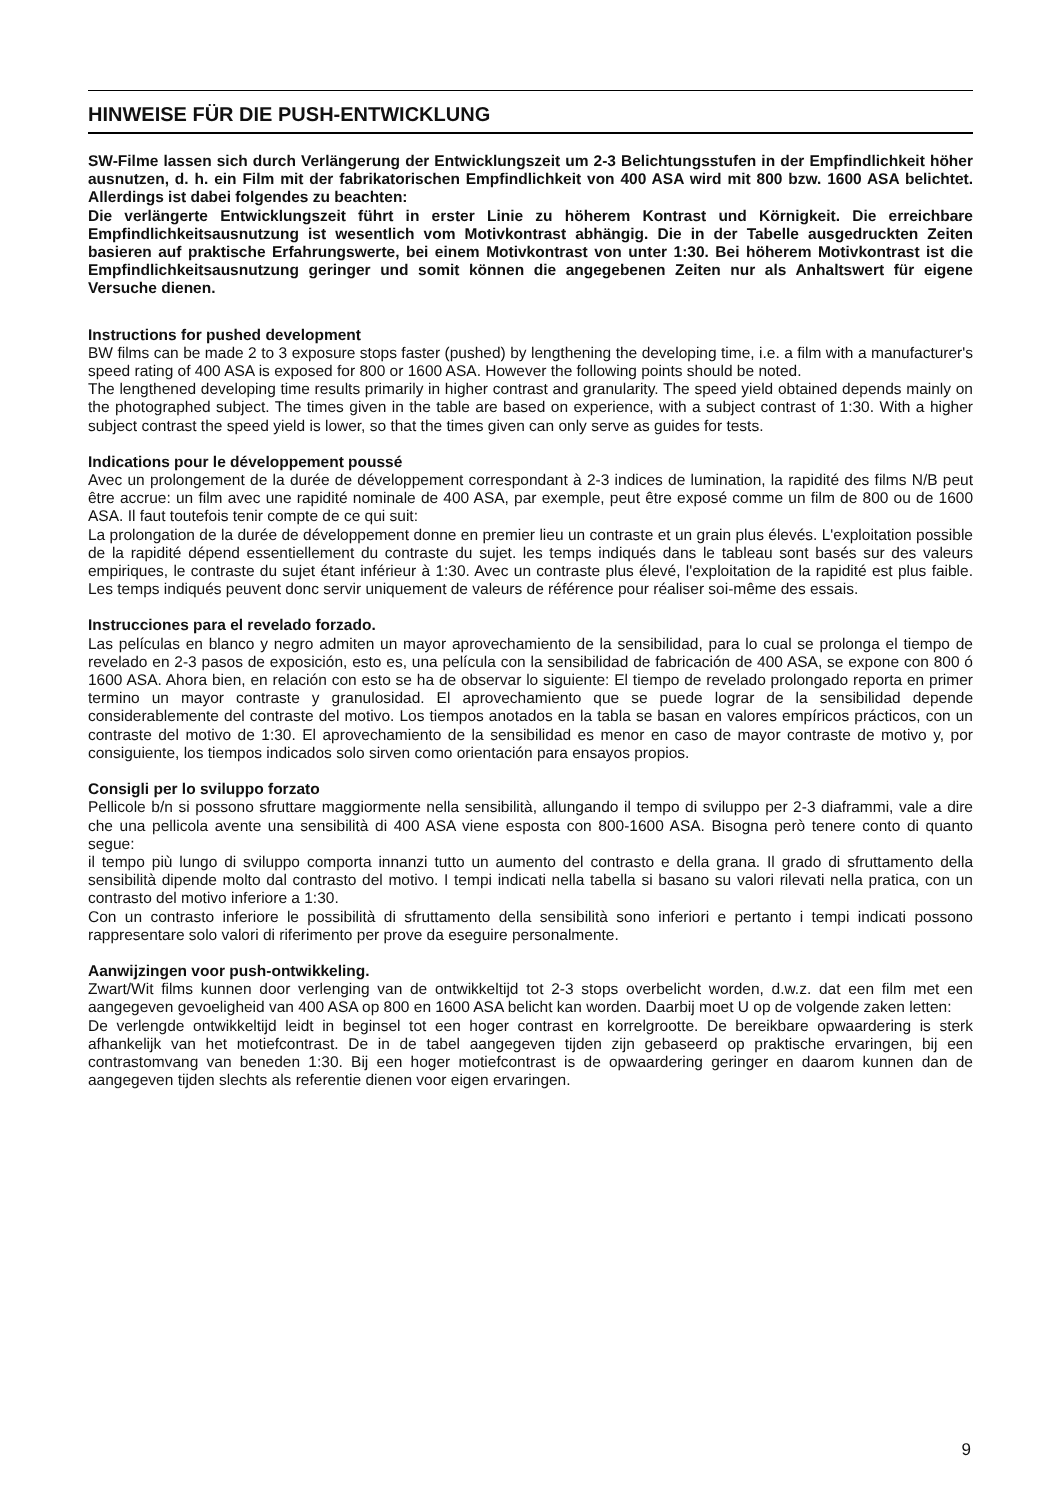HINWEISE FÜR DIE PUSH-ENTWICKLUNG
SW-Filme lassen sich durch Verlängerung der Entwicklungszeit um 2-3 Belichtungsstufen in der Empfindlichkeit höher ausnutzen, d. h. ein Film mit der fabrikatorischen Empfindlichkeit von 400 ASA wird mit 800 bzw. 1600 ASA belichtet. Allerdings ist dabei folgendes zu beachten:
Die verlängerte Entwicklungszeit führt in erster Linie zu höherem Kontrast und Körnigkeit. Die erreichbare Empfindlichkeitsausnutzung ist wesentlich vom Motivkontrast abhängig. Die in der Tabelle ausgedruckten Zeiten basieren auf praktische Erfahrungswerte, bei einem Motivkontrast von unter 1:30. Bei höherem Motivkontrast ist die Empfindlichkeitsausnutzung geringer und somit können die angegebenen Zeiten nur als Anhaltswert für eigene Versuche dienen.
Instructions for pushed development
BW films can be made 2 to 3 exposure stops faster (pushed) by lengthening the developing time, i.e. a film with a manufacturer's speed rating of 400 ASA is exposed for 800 or 1600 ASA. However the following points should be noted.
The lengthened developing time results primarily in higher contrast and granularity. The speed yield obtained depends mainly on the photographed subject. The times given in the table are based on experience, with a subject contrast of 1:30. With a higher subject contrast the speed yield is lower, so that the times given can only serve as guides for tests.
Indications pour le développement poussé
Avec un prolongement de la durée de développement correspondant à 2-3 indices de lumination, la rapidité des films N/B peut être accrue: un film avec une rapidité nominale de 400 ASA, par exemple, peut être exposé comme un film de 800 ou de 1600 ASA. Il faut toutefois tenir compte de ce qui suit:
La prolongation de la durée de développement donne en premier lieu un contraste et un grain plus élevés. L'exploitation possible de la rapidité dépend essentiellement du contraste du sujet. les temps indiqués dans le tableau sont basés sur des valeurs empiriques, le contraste du sujet étant inférieur à 1:30. Avec un contraste plus élevé, l'exploitation de la rapidité est plus faible. Les temps indiqués peuvent donc servir uniquement de valeurs de référence pour réaliser soi-même des essais.
Instrucciones para el revelado forzado.
Las películas en blanco y negro admiten un mayor aprovechamiento de la sensibilidad, para lo cual se prolonga el tiempo de revelado en 2-3 pasos de exposición, esto es, una película con la sensibilidad de fabricación de 400 ASA, se expone con 800 ó 1600 ASA. Ahora bien, en relación con esto se ha de observar lo siguiente: El tiempo de revelado prolongado reporta en primer termino un mayor contraste y granulosidad. El aprovechamiento que se puede lograr de la sensibilidad depende considerablemente del contraste del motivo. Los tiempos anotados en la tabla se basan en valores empíricos prácticos, con un contraste del motivo de 1:30. El aprovechamiento de la sensibilidad es menor en caso de mayor contraste de motivo y, por consiguiente, los tiempos indicados solo sirven como orientación para ensayos propios.
Consigli per lo sviluppo forzato
Pellicole b/n si possono sfruttare maggiormente nella sensibilità, allungando il tempo di sviluppo per 2-3 diaframmi, vale a dire che una pellicola avente una sensibilità di 400 ASA viene esposta con 800-1600 ASA. Bisogna però tenere conto di quanto segue:
il tempo più lungo di sviluppo comporta innanzi tutto un aumento del contrasto e della grana. Il grado di sfruttamento della sensibilità dipende molto dal contrasto del motivo. I tempi indicati nella tabella si basano su valori rilevati nella pratica, con un contrasto del motivo inferiore a 1:30.
Con un contrasto inferiore le possibilità di sfruttamento della sensibilità sono inferiori e pertanto i tempi indicati possono rappresentare solo valori di riferimento per prove da eseguire personalmente.
Aanwijzingen voor push-ontwikkeling.
Zwart/Wit films kunnen door verlenging van de ontwikkeltijd tot 2-3 stops overbelicht worden, d.w.z. dat een film met een aangegeven gevoeligheid van 400 ASA op 800 en 1600 ASA belicht kan worden. Daarbij moet U op de volgende zaken letten:
De verlengde ontwikkeltijd leidt in beginsel tot een hoger contrast en korrelgrootte. De bereikbare opwaardering is sterk afhankelijk van het motiefcontrast. De in de tabel aangegeven tijden zijn gebaseerd op praktische ervaringen, bij een contrastomvang van beneden 1:30. Bij een hoger motiefcontrast is de opwaardering geringer en daarom kunnen dan de aangegeven tijden slechts als referentie dienen voor eigen ervaringen.
9